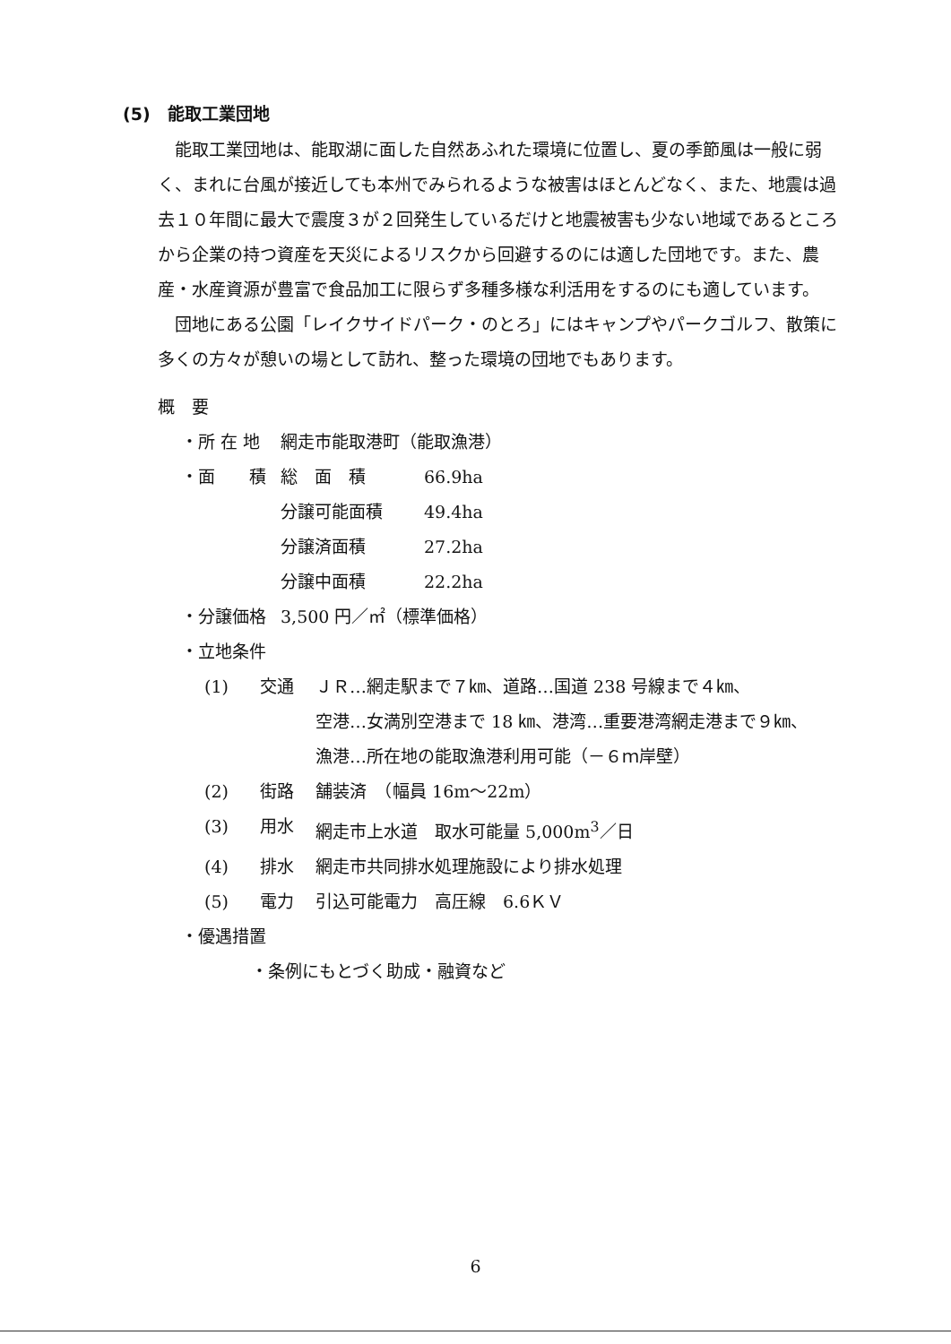(5)　能取工業団地
能取工業団地は、能取湖に面した自然あふれた環境に位置し、夏の季節風は一般に弱く、まれに台風が接近しても本州でみられるような被害はほとんどなく、また、地震は過去１０年間に最大で震度３が２回発生しているだけと地震被害も少ない地域であるところから企業の持つ資産を天災によるリスクから回避するのには適した団地です。また、農産・水産資源が豊富で食品加工に限らず多種多様な利活用をするのにも適しています。
団地にある公園「レイクサイドパーク・のとろ」にはキャンプやパークゴルフ、散策に多くの方々が憩いの場として訪れ、整った環境の団地でもあります。
概　要
・所 在 地 網走市能取港町（能取漁港）
・面　　積 総　面　積 66.9ha
分譲可能面積 49.4ha
分譲済面積 27.2ha
分譲中面積 22.2ha
・分譲価格 3,500 円／㎡（標準価格）
・立地条件
(1) 交通 ＪＲ…網走駅まで７㎞、道路…国道 238 号線まで４㎞、
空港…女満別空港まで 18 ㎞、港湾…重要港湾網走港まで９㎞、
漁港…所在地の能取漁港利用可能（－６ｍ岸壁）
(2) 街路 舗装済　（幅員 16m～22m）
(3) 用水 網走市上水道　取水可能量 5,000m<sup>3</sup>／日
(4) 排水 網走市共同排水処理施設により排水処理
(5) 電力 引込可能電力　高圧線　6.6ＫＶ
・優遇措置
・条例にもとづく助成・融資など
6